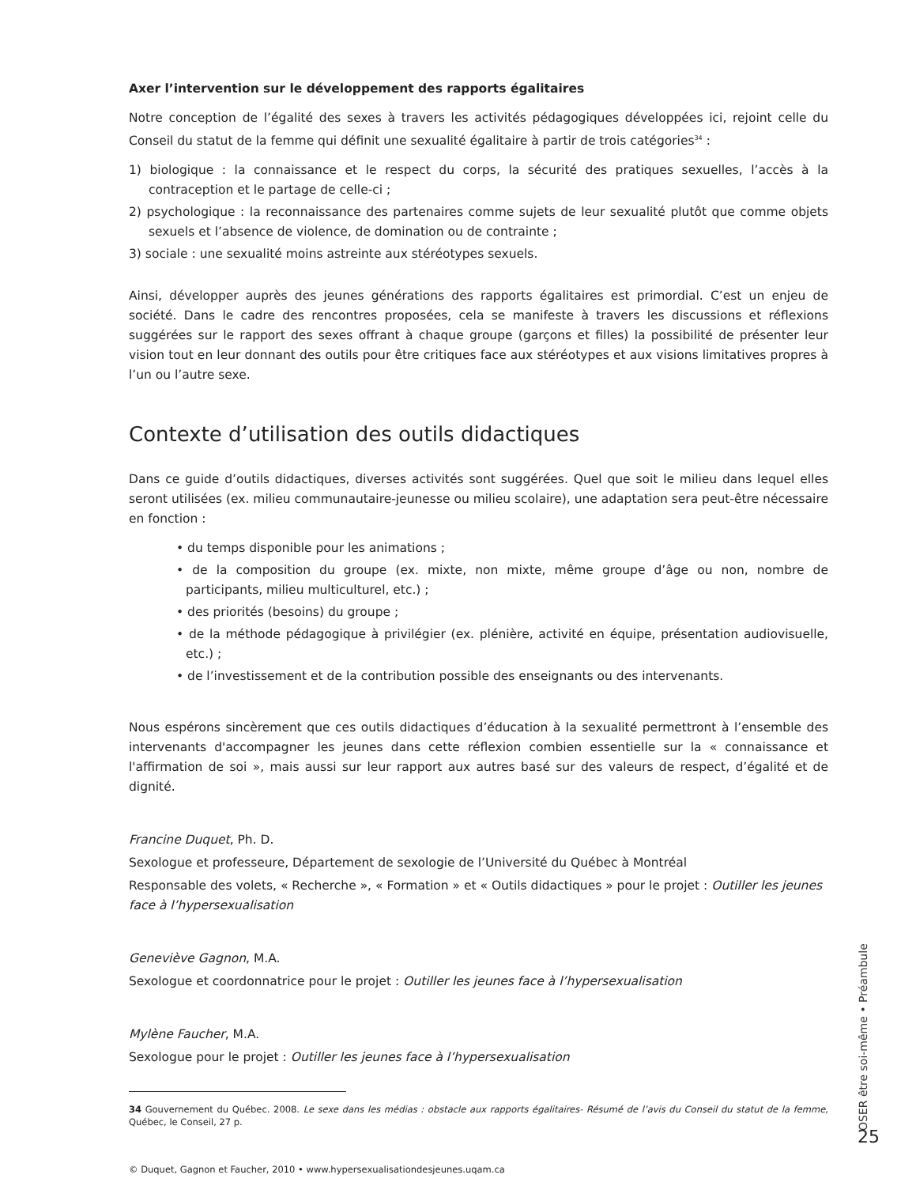Axer l’intervention sur le développement des rapports égalitaires
Notre conception de l’égalité des sexes à travers les activités pédagogiques développées ici, rejoint celle du Conseil du statut de la femme qui définit une sexualité égalitaire à partir de trois catégories<sup>34</sup> :
1) biologique : la connaissance et le respect du corps, la sécurité des pratiques sexuelles, l’accès à la contraception et le partage de celle-ci ;
2) psychologique : la reconnaissance des partenaires comme sujets de leur sexualité plutôt que comme objets sexuels et l’absence de violence, de domination ou de contrainte ;
3) sociale : une sexualité moins astreinte aux stéréotypes sexuels.
Ainsi, développer auprès des jeunes générations des rapports égalitaires est primordial. C’est un enjeu de société. Dans le cadre des rencontres proposées, cela se manifeste à travers les discussions et réflexions suggérées sur le rapport des sexes offrant à chaque groupe (garçons et filles) la possibilité de présenter leur vision tout en leur donnant des outils pour être critiques face aux stéréotypes et aux visions limitatives propres à l’un ou l’autre sexe.
Contexte d’utilisation des outils didactiques
Dans ce guide d’outils didactiques, diverses activités sont suggérées. Quel que soit le milieu dans lequel elles seront utilisées (ex. milieu communautaire-jeunesse ou milieu scolaire), une adaptation sera peut-être nécessaire en fonction :
• du temps disponible pour les animations ;
• de la composition du groupe (ex. mixte, non mixte, même groupe d’âge ou non, nombre de participants, milieu multiculturel, etc.) ;
• des priorités (besoins) du groupe ;
• de la méthode pédagogique à privilégier (ex. plénière, activité en équipe, présentation audiovisuelle, etc.) ;
• de l’investissement et de la contribution possible des enseignants ou des intervenants.
Nous espérons sincèrement que ces outils didactiques d’éducation à la sexualité permettront à l’ensemble des intervenants d'accompagner les jeunes dans cette réflexion combien essentielle sur la « connaissance et l'affirmation de soi », mais aussi sur leur rapport aux autres basé sur des valeurs de respect, d’égalité et de dignité.
Francine Duquet, Ph. D.
Sexologue et professeure, Département de sexologie de l’Université du Québec à Montréal
Responsable des volets, « Recherche », « Formation » et « Outils didactiques » pour le projet : Outiller les jeunes face à l’hypersexualisation
Geneviève Gagnon, M.A.
Sexologue et coordonnatrice pour le projet : Outiller les jeunes face à l’hypersexualisation
Mylène Faucher, M.A.
Sexologue pour le projet : Outiller les jeunes face à l’hypersexualisation
34 Gouvernement du Québec. 2008. Le sexe dans les médias : obstacle aux rapports égalitaires- Résumé de l’avis du Conseil du statut de la femme, Québec, le Conseil, 27 p.
© Duquet, Gagnon et Faucher, 2010 • www.hypersexualisationdesjeunes.uqam.ca
OSER être soi-même • Préambule
25